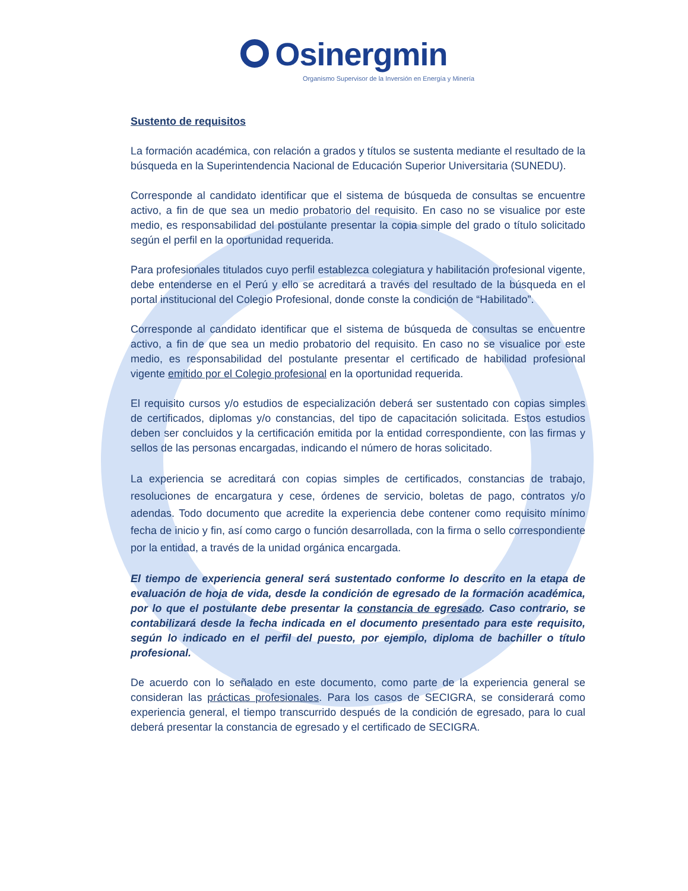Osinergmin
Organismo Supervisor de la Inversión en Energía y Minería
Sustento de requisitos
La formación académica, con relación a grados y títulos se sustenta mediante el resultado de la búsqueda en la Superintendencia Nacional de Educación Superior Universitaria (SUNEDU).
Corresponde al candidato identificar que el sistema de búsqueda de consultas se encuentre activo, a fin de que sea un medio probatorio del requisito. En caso no se visualice por este medio, es responsabilidad del postulante presentar la copia simple del grado o título solicitado según el perfil en la oportunidad requerida.
Para profesionales titulados cuyo perfil establezca colegiatura y habilitación profesional vigente, debe entenderse en el Perú y ello se acreditará a través del resultado de la búsqueda en el portal institucional del Colegio Profesional, donde conste la condición de “Habilitado”.
Corresponde al candidato identificar que el sistema de búsqueda de consultas se encuentre activo, a fin de que sea un medio probatorio del requisito. En caso no se visualice por este medio, es responsabilidad del postulante presentar el certificado de habilidad profesional vigente emitido por el Colegio profesional en la oportunidad requerida.
El requisito cursos y/o estudios de especialización deberá ser sustentado con copias simples de certificados, diplomas y/o constancias, del tipo de capacitación solicitada. Estos estudios deben ser concluidos y la certificación emitida por la entidad correspondiente, con las firmas y sellos de las personas encargadas, indicando el número de horas solicitado.
La experiencia se acreditará con copias simples de certificados, constancias de trabajo, resoluciones de encargatura y cese, órdenes de servicio, boletas de pago, contratos y/o adendas. Todo documento que acredite la experiencia debe contener como requisito mínimo fecha de inicio y fin, así como cargo o función desarrollada, con la firma o sello correspondiente por la entidad, a través de la unidad orgánica encargada.
El tiempo de experiencia general será sustentado conforme lo descrito en la etapa de evaluación de hoja de vida, desde la condición de egresado de la formación académica, por lo que el postulante debe presentar la constancia de egresado. Caso contrario, se contabilizará desde la fecha indicada en el documento presentado para este requisito, según lo indicado en el perfil del puesto, por ejemplo, diploma de bachiller o título profesional.
De acuerdo con lo señalado en este documento, como parte de la experiencia general se consideran las prácticas profesionales. Para los casos de SECIGRA, se considerará como experiencia general, el tiempo transcurrido después de la condición de egresado, para lo cual deberá presentar la constancia de egresado y el certificado de SECIGRA.